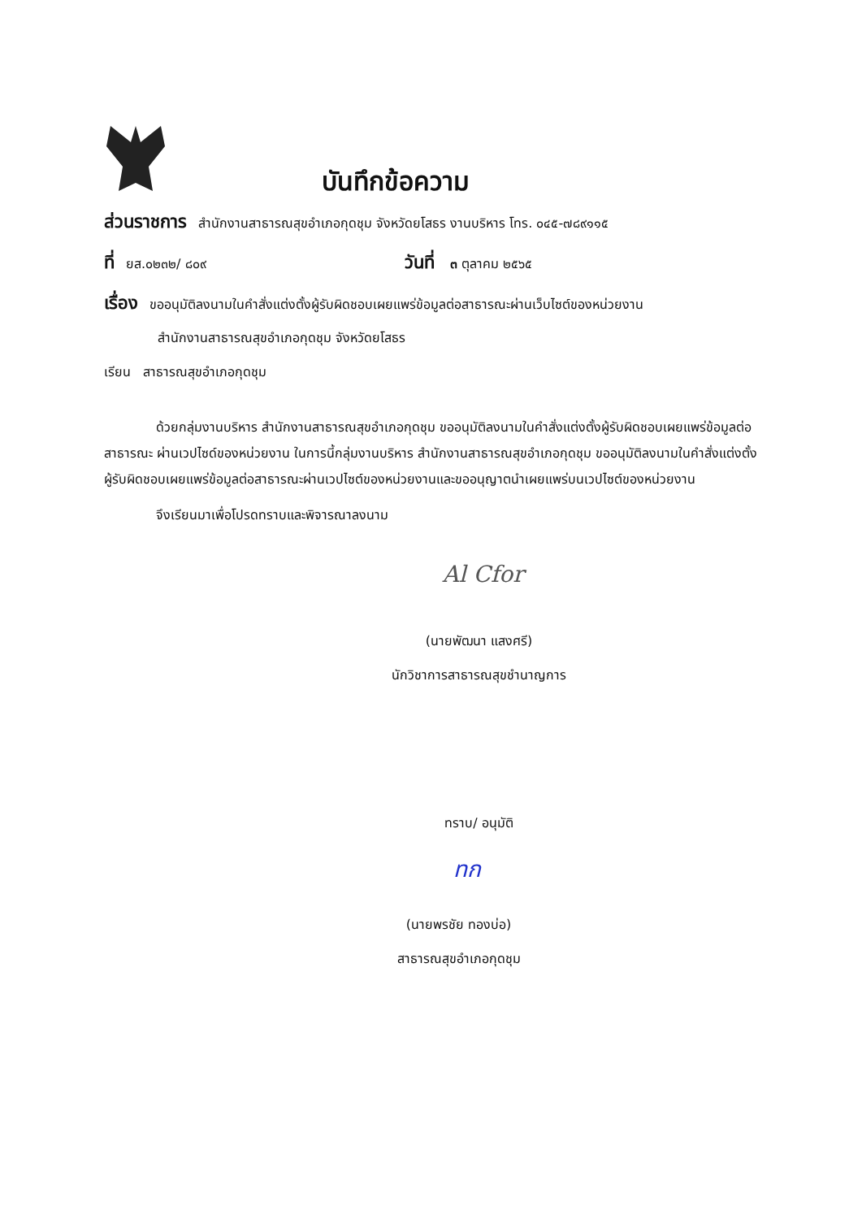บันทึกข้อความ
ส่วนราชการ สำนักงานสาธารณสุขอำเภอกุดชุม จังหวัดยโสธร งานบริหาร โทร. ๐๔๕-๗๘๙๑๑๕
ที่ ยส.๐๒๓๒/ ๘๐๙ วันที่ ๓ ตุลาคม ๒๕๖๕
เรื่อง ขออนุมัติลงนามในคำสั่งแต่งตั้งผู้รับผิดชอบเผยแพร่ข้อมูลต่อสาธารณะผ่านเว็บไซต์ของหน่วยงาน
สำนักงานสาธารณสุขอำเภอกุดชุม จังหวัดยโสธร
เรียน สาธารณสุขอำเภอกุดชุม
ด้วยกลุ่มงานบริหาร สำนักงานสาธารณสุขอำเภอกุดชุม ขออนุมัติลงนามในคำสั่งแต่งตั้งผู้รับผิดชอบเผยแพร่ข้อมูลต่อสาธารณะ ผ่านเวปไซด์ของหน่วยงาน ในการนี้กลุ่มงานบริหาร สำนักงานสาธารณสุขอำเภอกุดชุม ขออนุมัติลงนามในคำสั่งแต่งตั้งผู้รับผิดชอบเผยแพร่ข้อมูลต่อสาธารณะผ่านเวปไซต์ของหน่วยงานและขออนุญาตนำเผยแพร่บนเวปไซต์ของหน่วยงาน
จึงเรียนมาเพื่อโปรดทราบและพิจารณาลงนาม
Al Cfor
(นายพัฒนา แสงศรี)
นักวิชาการสาธารณสุขชำนาญการ
ทราบ/ อนุมัติ
ทก
(นายพรชัย ทองบ่อ)
สาธารณสุขอำเภอกุดชุม